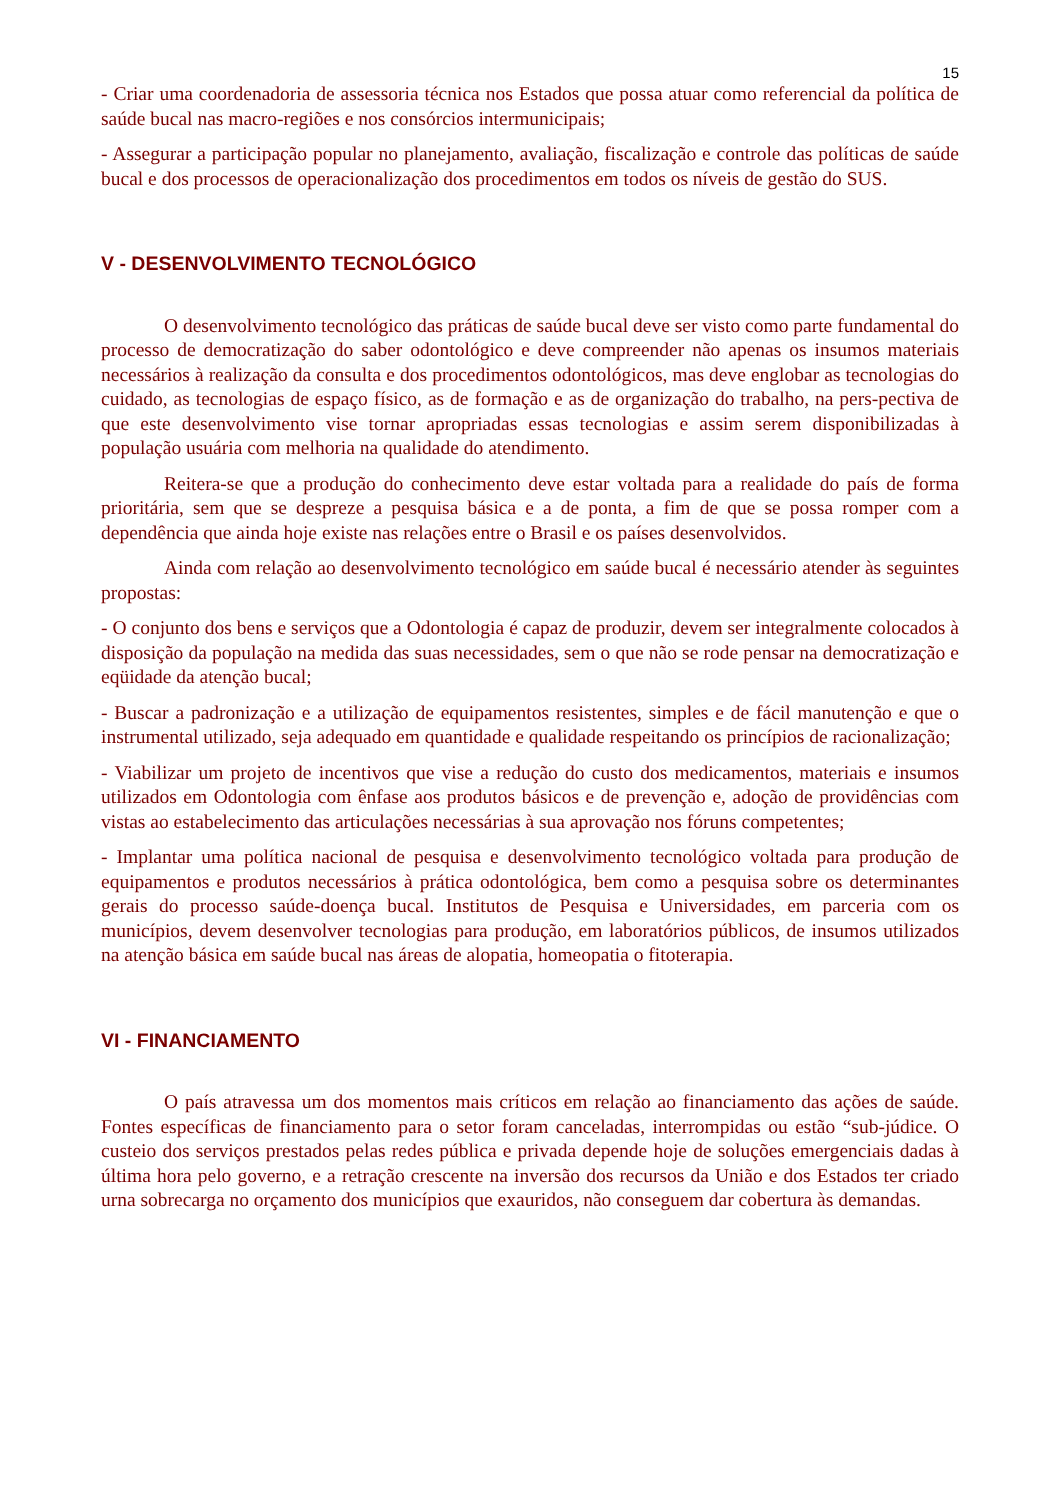15
- Criar uma coordenadoria de assessoria técnica nos Estados que possa atuar como referencial da política de saúde bucal nas macro-regiões e nos consórcios intermunicipais;
- Assegurar a participação popular no planejamento, avaliação, fiscalização e controle das políticas de saúde bucal e dos processos de operacionalização dos procedimentos em todos os níveis de gestão do SUS.
V - DESENVOLVIMENTO TECNOLÓGICO
O desenvolvimento tecnológico das práticas de saúde bucal deve ser visto como parte fundamental do processo de democratização do saber odontológico e deve compreender não apenas os insumos materiais necessários à realização da consulta e dos procedimentos odontológicos, mas deve englobar as tecnologias do cuidado, as tecnologias de espaço físico, as de formação e as de organização do trabalho, na pers-pectiva de que este desenvolvimento vise tornar apropriadas essas tecnologias e assim serem disponibilizadas à população usuária com melhoria na qualidade do atendimento.
Reitera-se que a produção do conhecimento deve estar voltada para a realidade do país de forma prioritária, sem que se despreze a pesquisa básica e a de ponta, a fim de que se possa romper com a dependência que ainda hoje existe nas relações entre o Brasil e os países desenvolvidos.
Ainda com relação ao desenvolvimento tecnológico em saúde bucal é necessário atender às seguintes propostas:
- O conjunto dos bens e serviços que a Odontologia é capaz de produzir, devem ser integralmente colocados à disposição da população na medida das suas necessidades, sem o que não se rode pensar na democratização e eqüidade da atenção bucal;
- Buscar a padronização e a utilização de equipamentos resistentes, simples e de fácil manutenção e que o instrumental utilizado, seja adequado em quantidade e qualidade respeitando os princípios de racionalização;
- Viabilizar um projeto de incentivos que vise a redução do custo dos medicamentos, materiais e insumos utilizados em Odontologia com ênfase aos produtos básicos e de prevenção e, adoção de providências com vistas ao estabelecimento das articulações necessárias à sua aprovação nos fóruns competentes;
- Implantar uma política nacional de pesquisa e desenvolvimento tecnológico voltada para produção de equipamentos e produtos necessários à prática odontológica, bem como a pesquisa sobre os determinantes gerais do processo saúde-doença bucal. Institutos de Pesquisa e Universidades, em parceria com os municípios, devem desenvolver tecnologias para produção, em laboratórios públicos, de insumos utilizados na atenção básica em saúde bucal nas áreas de alopatia, homeopatia o fitoterapia.
VI - FINANCIAMENTO
O país atravessa um dos momentos mais críticos em relação ao financiamento das ações de saúde. Fontes específicas de financiamento para o setor foram canceladas, interrompidas ou estão “sub-júdice. O custeio dos serviços prestados pelas redes pública e privada depende hoje de soluções emergenciais dadas à última hora pelo governo, e a retração crescente na inversão dos recursos da União e dos Estados ter criado urna sobrecarga no orçamento dos municípios que exauridos, não conseguem dar cobertura às demandas.